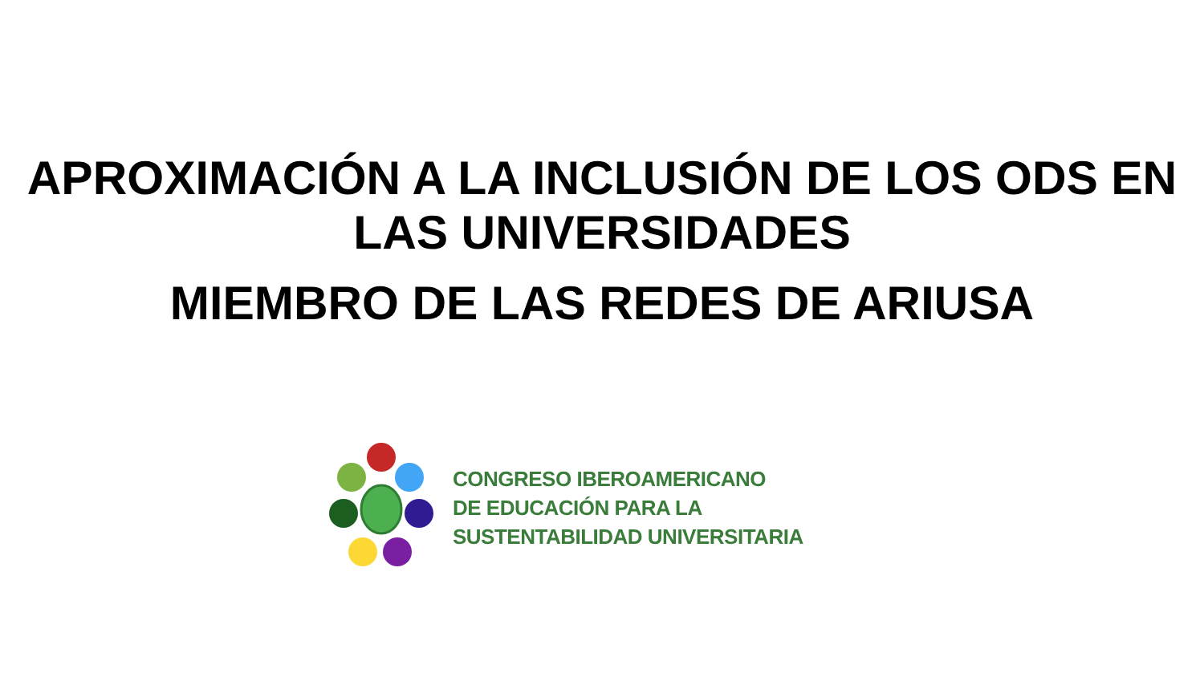APROXIMACIÓN A LA INCLUSIÓN DE LOS ODS EN LAS UNIVERSIDADES
MIEMBRO DE LAS REDES DE ARIUSA
CONGRESO IBEROAMERICANO
DE EDUCACIÓN PARA LA
SUSTENTABILIDAD UNIVERSITARIA